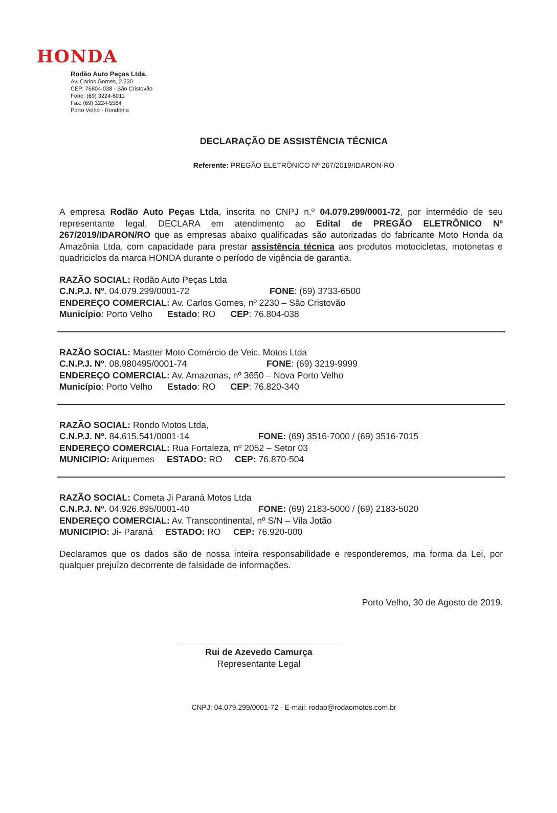HONDA
Rodão Auto Peças Ltda.
Av. Carlos Gomes, 2.230
CEP: 76804-038 - São Cristovão
Fone: (69) 3224-6011
Fax: (69) 3224-5564
Porto Velho - Rondônia
DECLARAÇÃO DE ASSISTÊNCIA TÉCNICA
Referente: PREGÃO ELETRÔNICO Nº 267/2019/IDARON-RO
A empresa Rodão Auto Peças Ltda, inscrita no CNPJ n.º 04.079.299/0001-72, por intermédio de seu representante legal, DECLARA em atendimento ao Edital de PREGÃO ELETRÔNICO Nº 267/2019/IDARON/RO que as empresas abaixo qualificadas são autorizadas do fabricante Moto Honda da Amazônia Ltda, com capacidade para prestar assistência técnica aos produtos motocicletas, motonetas e quadriciclos da marca HONDA durante o período de vigência de garantia.
RAZÃO SOCIAL: Rodão Auto Peças Ltda
C.N.P.J. Nº. 04.079.299/0001-72 FONE: (69) 3733-6500
ENDEREÇO COMERCIAL: Av. Carlos Gomes, nº 2230 – São Cristovão
Município: Porto Velho Estado: RO CEP: 76.804-038
RAZÃO SOCIAL: Mastter Moto Comércio de Veic. Motos Ltda
C.N.P.J. Nº. 08.980495/0001-74 FONE: (69) 3219-9999
ENDEREÇO COMERCIAL: Av. Amazonas, nº 3650 – Nova Porto Velho
Município: Porto Velho Estado: RO CEP: 76.820-340
RAZÃO SOCIAL: Rondo Motos Ltda,
C.N.P.J. Nº. 84.615.541/0001-14 FONE: (69) 3516-7000 / (69) 3516-7015
ENDEREÇO COMERCIAL: Rua Fortaleza, nº 2052 – Setor 03
MUNICIPIO: Ariquemes ESTADO: RO CEP: 76.870-504
RAZÃO SOCIAL: Cometa Ji Paraná Motos Ltda
C.N.P.J. Nº. 04.926.895/0001-40 FONE: (69) 2183-5000 / (69) 2183-5020
ENDEREÇO COMERCIAL: Av. Transcontinental, nº S/N – Vila Jotão
MUNICIPIO: Ji- Paraná ESTADO: RO CEP: 76.920-000
Declaramos que os dados são de nossa inteira responsabilidade e responderemos, ma forma da Lei, por qualquer prejuízo decorrente de falsidade de informações.
Porto Velho, 30 de Agosto de 2019.
Rui de Azevedo Camurça
Representante Legal
CNPJ: 04.079.299/0001-72 - E-mail: rodao@rodaomotos.com.br